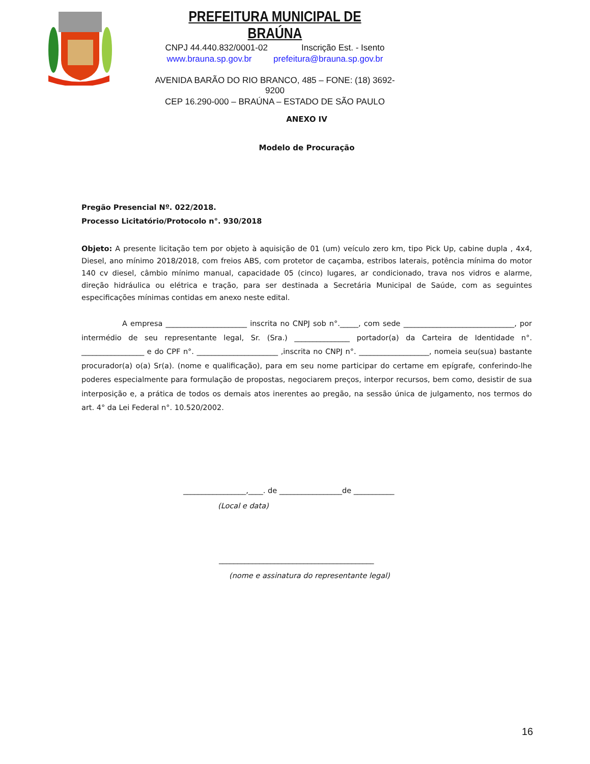PREFEITURA MUNICIPAL DE BRAÚNA
CNPJ 44.440.832/0001-02 Inscrição Est. - Isento
www.brauna.sp.gov.br prefeitura@brauna.sp.gov.br
AVENIDA BARÃO DO RIO BRANCO, 485 – FONE: (18) 3692-9200
CEP 16.290-000 – BRAÚNA – ESTADO DE SÃO PAULO
ANEXO IV
Modelo de Procuração
Pregão Presencial Nº. 022/2018.
Processo Licitatório/Protocolo n°. 930/2018
Objeto: A presente licitação tem por objeto à aquisição de 01 (um) veículo zero km, tipo Pick Up, cabine dupla , 4x4, Diesel, ano mínimo 2018/2018, com freios ABS, com protetor de caçamba, estribos laterais, potência mínima do motor 140 cv diesel, câmbio mínimo manual, capacidade 05 (cinco) lugares, ar condicionado, trava nos vidros e alarme, direção hidráulica ou elétrica e tração, para ser destinada a Secretária Municipal de Saúde, com as seguintes especificações mínimas contidas em anexo neste edital.
A empresa ______________________ inscrita no CNPJ sob n°._____, com sede ______________________________, por intermédio de seu representante legal, Sr. (Sra.) _______________ portador(a) da Carteira de Identidade n°. _________________ e do CPF n°. ______________________ ,inscrita no CNPJ n°. ___________________, nomeia seu(sua) bastante procurador(a) o(a) Sr(a). (nome e qualificação), para em seu nome participar do certame em epígrafe, conferindo-lhe poderes especialmente para formulação de propostas, negociarem preços, interpor recursos, bem como, desistir de sua interposição e, a prática de todos os demais atos inerentes ao pregão, na sessão única de julgamento, nos termos do art. 4° da Lei Federal n°. 10.520/2002.
_________________,____. de _________________de ___________
(Local e data)
__________________________________________
(nome e assinatura do representante legal)
16